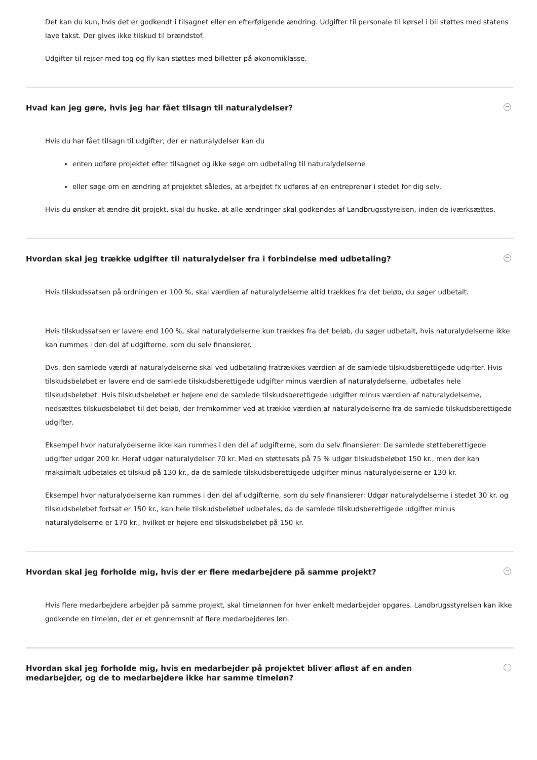Det kan du kun, hvis det er godkendt i tilsagnet eller en efterfølgende ændring. Udgifter til personale til kørsel i bil støttes med statens lave takst. Der gives ikke tilskud til brændstof.
Udgifter til rejser med tog og fly kan støttes med billetter på økonomiklasse.
Hvad kan jeg gøre, hvis jeg har fået tilsagn til naturalydelser? −
Hvis du har fået tilsagn til udgifter, der er naturalydelser kan du
enten udføre projektet efter tilsagnet og ikke søge om udbetaling til naturalydelserne
eller søge om en ændring af projektet således, at arbejdet fx udføres af en entreprenør i stedet for dig selv.
Hvis du ønsker at ændre dit projekt, skal du huske, at alle ændringer skal godkendes af Landbrugsstyrelsen, inden de iværksættes.
Hvordan skal jeg trække udgifter til naturalydelser fra i forbindelse med udbetaling? −
Hvis tilskudssatsen på ordningen er 100 %, skal værdien af naturalydelserne altid trækkes fra det beløb, du søger udbetalt.
Hvis tilskudssatsen er lavere end 100 %, skal naturalydelserne kun trækkes fra det beløb, du søger udbetalt, hvis naturalydelserne ikke kan rummes i den del af udgifterne, som du selv finansierer.
Dvs. den samlede værdi af naturalydelserne skal ved udbetaling fratrækkes værdien af de samlede tilskudsberettigede udgifter. Hvis tilskudsbeløbet er lavere end de samlede tilskudsberettigede udgifter minus værdien af naturalydelserne, udbetales hele tilskudsbeløbet. Hvis tilskudsbeløbet er højere end de samlede tilskudsberettigede udgifter minus værdien af naturalydelserne, nedsættes tilskudsbeløbet til det beløb, der fremkommer ved at trække værdien af naturalydelserne fra de samlede tilskudsberettigede udgifter.
Eksempel hvor naturalydelserne ikke kan rummes i den del af udgifterne, som du selv finansierer: De samlede støtteberettigede udgifter udgør 200 kr. Heraf udgør naturalydelser 70 kr. Med en støttesats på 75 % udgør tilskudsbeløbet 150 kr., men der kan maksimalt udbetales et tilskud på 130 kr., da de samlede tilskudsberettigede udgifter minus naturalydelserne er 130 kr.
Eksempel hvor naturalydelserne kan rummes i den del af udgifterne, som du selv finansierer: Udgør naturalydelserne i stedet 30 kr. og tilskudsbeløbet fortsat er 150 kr., kan hele tilskudsbeløbet udbetales, da de samlede tilskudsberettigede udgifter minus naturalydelserne er 170 kr., hvilket er højere end tilskudsbeløbet på 150 kr.
Hvordan skal jeg forholde mig, hvis der er flere medarbejdere på samme projekt? −
Hvis flere medarbejdere arbejder på samme projekt, skal timelønnen for hver enkelt medarbejder opgøres. Landbrugsstyrelsen kan ikke godkende en timeløn, der er et gennemsnit af flere medarbejderes løn.
Hvordan skal jeg forholde mig, hvis en medarbejder på projektet bliver afløst af en anden
medarbejder, og de to medarbejdere ikke har samme timeløn? −